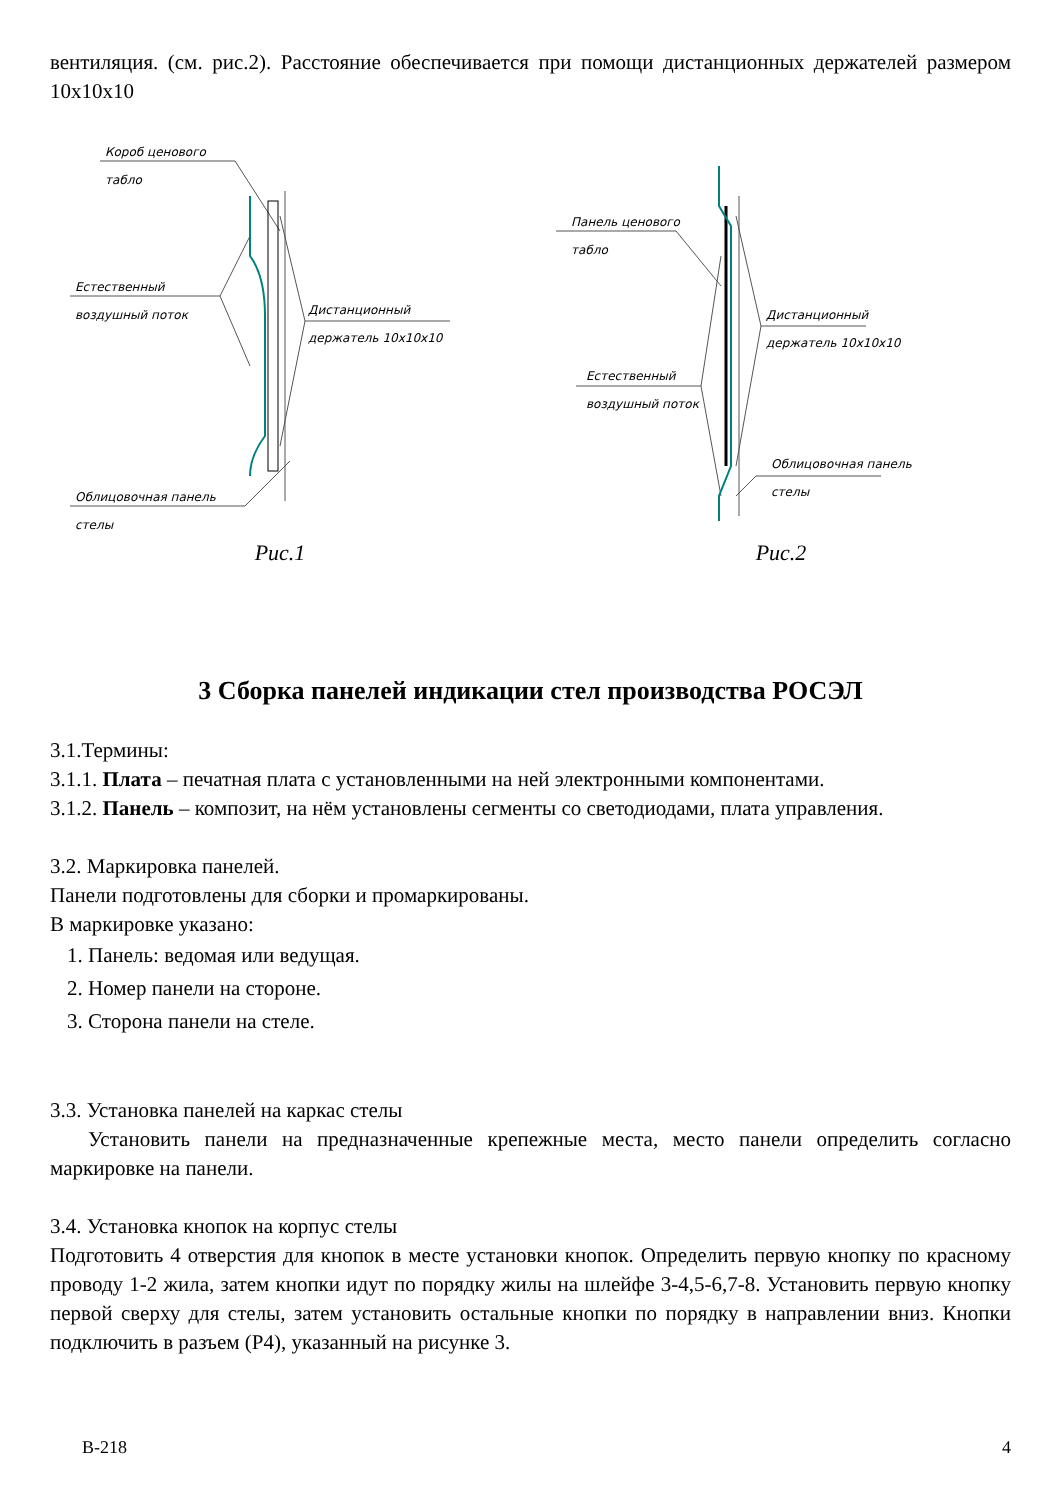вентиляция. (см. рис.2). Расстояние обеспечивается при помощи дистанционных держателей размером 10x10x10
Короб ценового
табло
Естественный
воздушный поток
Дистанционный
держатель 10x10x10
Облицовочная панель
стелы
Рис.1
Панель ценового
табло
Естественный
воздушный поток
Дистанционный
держатель 10x10x10
Облицовочная панель
стелы
Рис.2
3 Сборка панелей индикации стел производства РОСЭЛ
3.1.Термины:
3.1.1. Плата – печатная плата с установленными на ней электронными компонентами.
3.1.2. Панель – композит, на нём установлены сегменты со светодиодами, плата управления.
3.2. Маркировка панелей.
Панели подготовлены для сборки и промаркированы.
В маркировке указано:
1. Панель: ведомая или ведущая.
2. Номер панели на стороне.
3. Сторона панели на стеле.
3.3. Установка панелей на каркас стелы
Установить панели на предназначенные крепежные места, место панели определить согласно маркировке на панели.
3.4. Установка кнопок на корпус стелы
Подготовить 4 отверстия для кнопок в месте установки кнопок. Определить первую кнопку по красному проводу 1-2 жила, затем кнопки идут по порядку жилы на шлейфе 3-4,5-6,7-8. Установить первую кнопку первой сверху для стелы, затем установить остальные кнопки по порядку в направлении вниз. Кнопки подключить в разъем (Р4), указанный на рисунке 3.
В-218 4